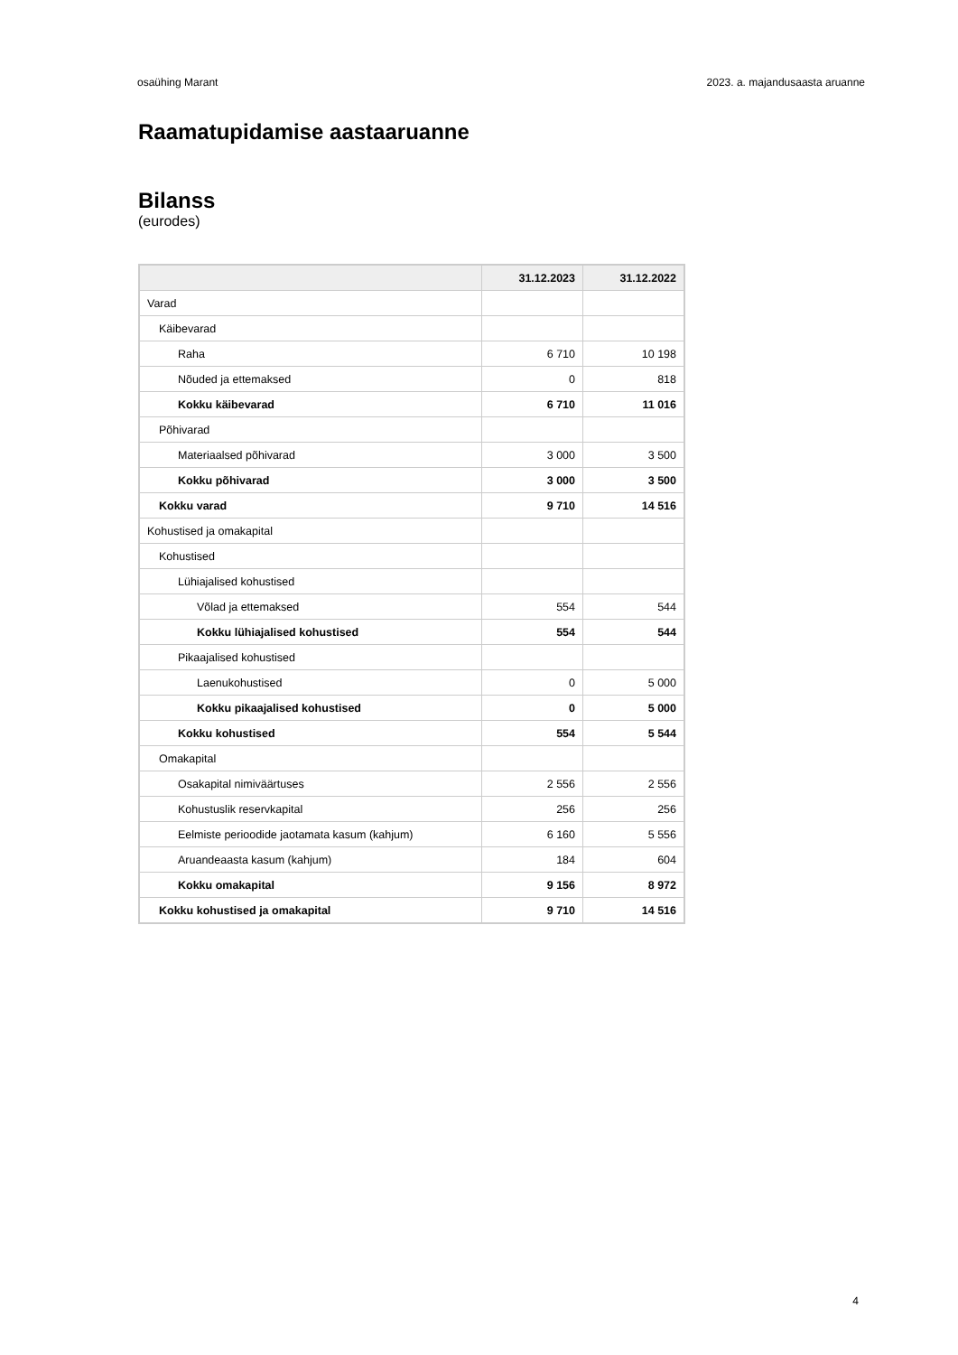osaühing Marant 2023. a. majandusaasta aruanne
Raamatupidamise aastaaruanne
Bilanss
(eurodes)
| | 31.12.2023 | 31.12.2022 |
| --- | --- | --- |
| Varad | | |
| Käibevarad | | |
| Raha | 6 710 | 10 198 |
| Nõuded ja ettemaksed | 0 | 818 |
| Kokku käibevarad | 6 710 | 11 016 |
| Põhivarad | | |
| Materiaalsed põhivarad | 3 000 | 3 500 |
| Kokku põhivarad | 3 000 | 3 500 |
| Kokku varad | 9 710 | 14 516 |
| Kohustised ja omakapital | | |
| Kohustised | | |
| Lühiajalised kohustised | | |
| Võlad ja ettemaksed | 554 | 544 |
| Kokku lühiajalised kohustised | 554 | 544 |
| Pikaajalised kohustised | | |
| Laenukohustised | 0 | 5 000 |
| Kokku pikaajalised kohustised | 0 | 5 000 |
| Kokku kohustised | 554 | 5 544 |
| Omakapital | | |
| Osakapital nimiväärtuses | 2 556 | 2 556 |
| Kohustuslik reservkapital | 256 | 256 |
| Eelmiste perioodide jaotamata kasum (kahjum) | 6 160 | 5 556 |
| Aruandeaasta kasum (kahjum) | 184 | 604 |
| Kokku omakapital | 9 156 | 8 972 |
| Kokku kohustised ja omakapital | 9 710 | 14 516 |
4